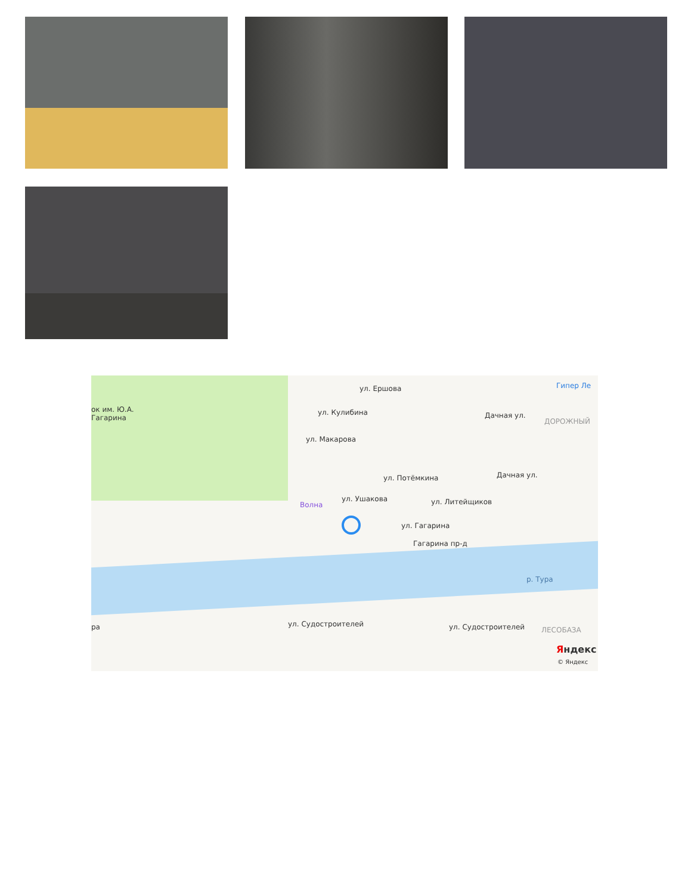ок им. Ю.А.
Гагарина
ул. Ершова
ул. Кулибина
ул. Макарова
ул. Потёмкина
ул. Ушакова ул. Литейщиков
ул. Гагарина
Гагарина пр-д
Дачная ул.
Дачная ул.
Волна
Гипер Ле
ДОРОЖНЫЙ
р. Тура
ул. Судостроителей ул. Судостроителей ЛЕСОБАЗА
ра
Яндекс
© Яндекс